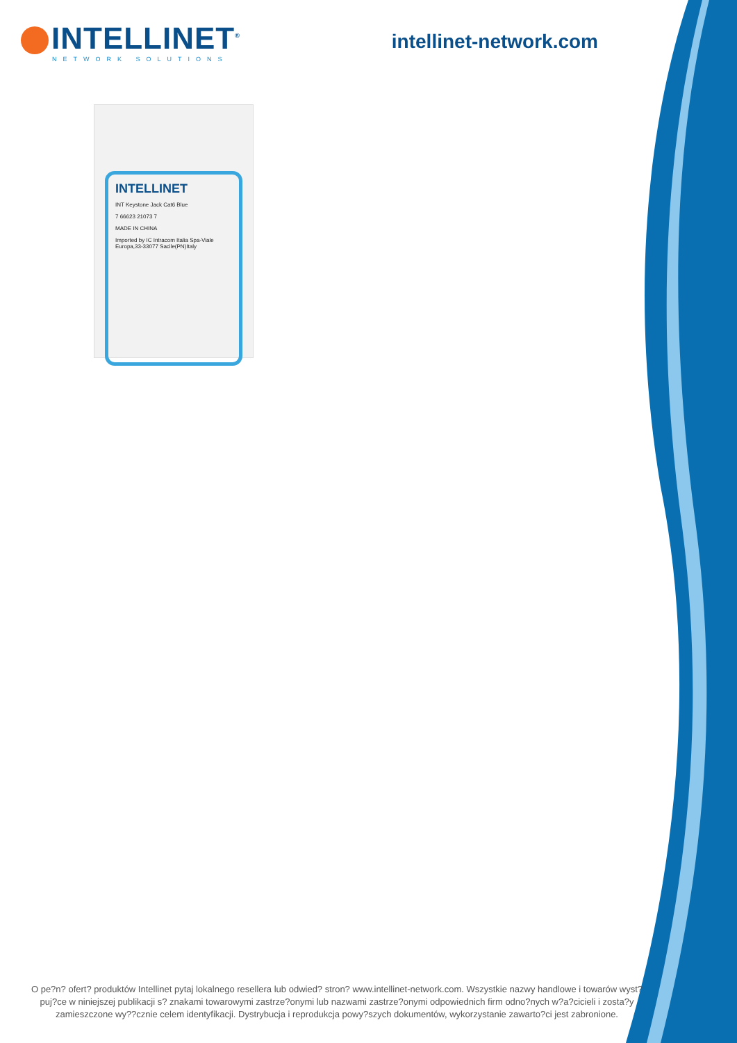INTELLINET<sup>®</sup>
NETWORK SOLUTIONS
intellinet-network.com
INTELLINET
INT Keystone Jack Cat6 Blue
7 66623 21073 7
MADE IN CHINA
Imported by IC Intracom Italia Spa-Viale Europa,33-33077 Sacile(PN)Italy
O pe?n? ofert? produktów Intellinet pytaj lokalnego resellera lub odwied? stron? www.intellinet-network.com. Wszystkie nazwy handlowe i towarów wyst?puj?ce w niniejszej publikacji s? znakami towarowymi zastrze?onymi lub nazwami zastrze?onymi odpowiednich firm odno?nych w?a?cicieli i zosta?y zamieszczone wy??cznie celem identyfikacji. Dystrybucja i reprodukcja powy?szych dokumentów, wykorzystanie zawarto?ci jest zabronione.